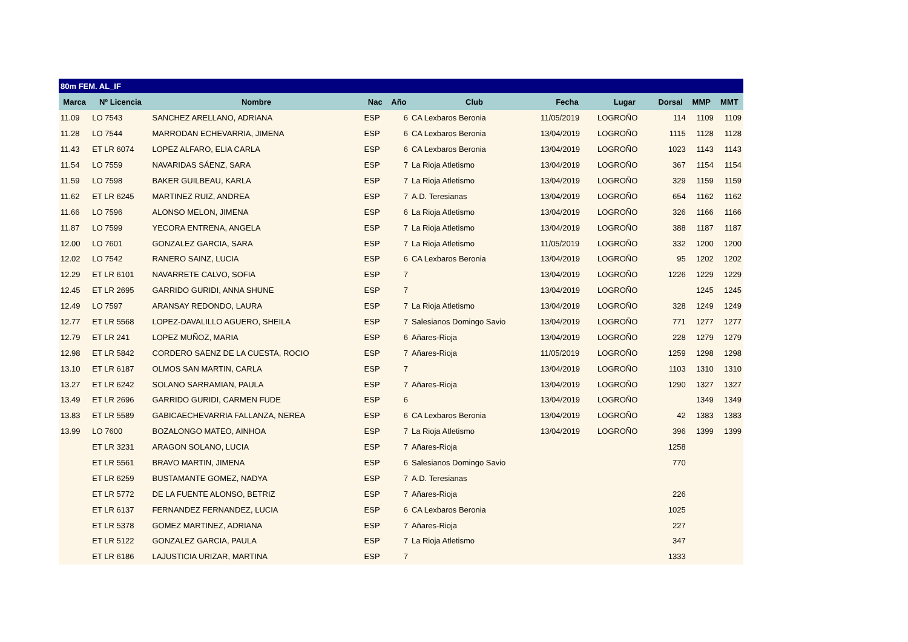| 80m FEM. AL_IF | | | | | | | | | | |
| Marca | Nº Licencia | Nombre | Nac | Año | Club | Fecha | Lugar | Dorsal | MMP | MMT |
| 11.09 | LO 7543 | SANCHEZ ARELLANO, ADRIANA | ESP | 6 | CA Lexbaros Beronia | 11/05/2019 | LOGROÑO | 114 | 1109 | 1109 |
| 11.28 | LO 7544 | MARRODAN ECHEVARRIA, JIMENA | ESP | 6 | CA Lexbaros Beronia | 13/04/2019 | LOGROÑO | 1115 | 1128 | 1128 |
| 11.43 | ET LR 6074 | LOPEZ ALFARO, ELIA CARLA | ESP | 6 | CA Lexbaros Beronia | 13/04/2019 | LOGROÑO | 1023 | 1143 | 1143 |
| 11.54 | LO 7559 | NAVARIDAS SÁENZ, SARA | ESP | 7 | La Rioja Atletismo | 13/04/2019 | LOGROÑO | 367 | 1154 | 1154 |
| 11.59 | LO 7598 | BAKER GUILBEAU, KARLA | ESP | 7 | La Rioja Atletismo | 13/04/2019 | LOGROÑO | 329 | 1159 | 1159 |
| 11.62 | ET LR 6245 | MARTINEZ RUIZ, ANDREA | ESP | 7 | A.D. Teresianas | 13/04/2019 | LOGROÑO | 654 | 1162 | 1162 |
| 11.66 | LO 7596 | ALONSO MELON, JIMENA | ESP | 6 | La Rioja Atletismo | 13/04/2019 | LOGROÑO | 326 | 1166 | 1166 |
| 11.87 | LO 7599 | YECORA ENTRENA, ANGELA | ESP | 7 | La Rioja Atletismo | 13/04/2019 | LOGROÑO | 388 | 1187 | 1187 |
| 12.00 | LO 7601 | GONZALEZ GARCIA, SARA | ESP | 7 | La Rioja Atletismo | 11/05/2019 | LOGROÑO | 332 | 1200 | 1200 |
| 12.02 | LO 7542 | RANERO SAINZ, LUCIA | ESP | 6 | CA Lexbaros Beronia | 13/04/2019 | LOGROÑO | 95 | 1202 | 1202 |
| 12.29 | ET LR 6101 | NAVARRETE CALVO, SOFIA | ESP | 7 | | 13/04/2019 | LOGROÑO | 1226 | 1229 | 1229 |
| 12.45 | ET LR 2695 | GARRIDO GURIDI, ANNA SHUNE | ESP | 7 | | 13/04/2019 | LOGROÑO | | 1245 | 1245 |
| 12.49 | LO 7597 | ARANSAY REDONDO, LAURA | ESP | 7 | La Rioja Atletismo | 13/04/2019 | LOGROÑO | 328 | 1249 | 1249 |
| 12.77 | ET LR 5568 | LOPEZ-DAVALILLO AGUERO, SHEILA | ESP | 7 | Salesianos Domingo Savio | 13/04/2019 | LOGROÑO | 771 | 1277 | 1277 |
| 12.79 | ET LR 241 | LOPEZ MUÑOZ, MARIA | ESP | 6 | Añares-Rioja | 13/04/2019 | LOGROÑO | 228 | 1279 | 1279 |
| 12.98 | ET LR 5842 | CORDERO SAENZ DE LA CUESTA, ROCIO | ESP | 7 | Añares-Rioja | 11/05/2019 | LOGROÑO | 1259 | 1298 | 1298 |
| 13.10 | ET LR 6187 | OLMOS SAN MARTIN, CARLA | ESP | 7 | | 13/04/2019 | LOGROÑO | 1103 | 1310 | 1310 |
| 13.27 | ET LR 6242 | SOLANO SARRAMIAN, PAULA | ESP | 7 | Añares-Rioja | 13/04/2019 | LOGROÑO | 1290 | 1327 | 1327 |
| 13.49 | ET LR 2696 | GARRIDO GURIDI, CARMEN FUDE | ESP | 6 | | 13/04/2019 | LOGROÑO | | 1349 | 1349 |
| 13.83 | ET LR 5589 | GABICAECHEVARRIA FALLANZA, NEREA | ESP | 6 | CA Lexbaros Beronia | 13/04/2019 | LOGROÑO | 42 | 1383 | 1383 |
| 13.99 | LO 7600 | BOZALONGO MATEO, AINHOA | ESP | 7 | La Rioja Atletismo | 13/04/2019 | LOGROÑO | 396 | 1399 | 1399 |
| | ET LR 3231 | ARAGON SOLANO, LUCIA | ESP | 7 | Añares-Rioja | | | 1258 | | |
| | ET LR 5561 | BRAVO MARTIN, JIMENA | ESP | 6 | Salesianos Domingo Savio | | | 770 | | |
| | ET LR 6259 | BUSTAMANTE GOMEZ, NADYA | ESP | 7 | A.D. Teresianas | | | | | |
| | ET LR 5772 | DE LA FUENTE ALONSO, BETRIZ | ESP | 7 | Añares-Rioja | | | 226 | | |
| | ET LR 6137 | FERNANDEZ FERNANDEZ, LUCIA | ESP | 6 | CA Lexbaros Beronia | | | 1025 | | |
| | ET LR 5378 | GOMEZ MARTINEZ, ADRIANA | ESP | 7 | Añares-Rioja | | | 227 | | |
| | ET LR 5122 | GONZALEZ GARCIA, PAULA | ESP | 7 | La Rioja Atletismo | | | 347 | | |
| | ET LR 6186 | LAJUSTICIA URIZAR, MARTINA | ESP | 7 | | | | 1333 | | |